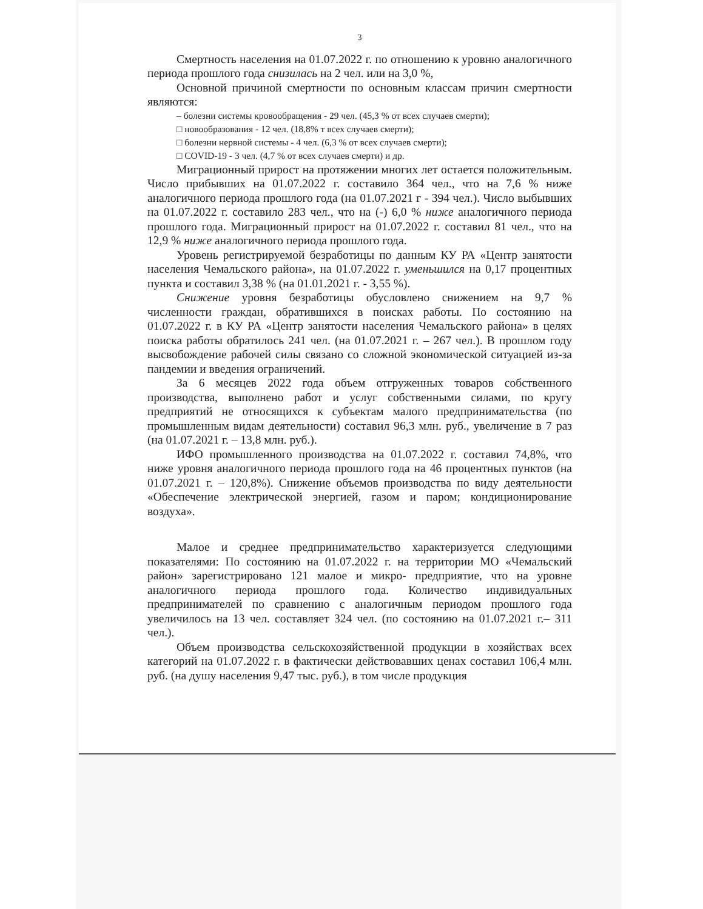3
Смертность населения на 01.07.2022 г. по отношению к уровню аналогичного периода прошлого года снизилась на 2 чел. или на 3,0 %,
Основной причиной смертности по основным классам причин смертности являются:
– болезни системы кровообращения - 29 чел. (45,3 % от всех случаев смерти);
□ новообразования - 12 чел. (18,8% т всех случаев смерти);
□ болезни нервной системы - 4 чел. (6,3 % от всех случаев смерти);
□ COVID-19 - 3 чел. (4,7 % от всех случаев смерти) и др.
Миграционный прирост на протяжении многих лет остается положительным. Число прибывших на 01.07.2022 г. составило 364 чел., что на 7,6 % ниже аналогичного периода прошлого года (на 01.07.2021 г - 394 чел.). Число выбывших на 01.07.2022 г. составило 283 чел., что на (-) 6,0 % ниже аналогичного периода прошлого года. Миграционный прирост на 01.07.2022 г. составил 81 чел., что на 12,9 % ниже аналогичного периода прошлого года.
Уровень регистрируемой безработицы по данным КУ РА «Центр занятости населения Чемальского района», на 01.07.2022 г. уменьшился на 0,17 процентных пункта и составил 3,38 % (на 01.01.2021 г. - 3,55 %).
Снижение уровня безработицы обусловлено снижением на 9,7 % численности граждан, обратившихся в поисках работы. По состоянию на 01.07.2022 г. в КУ РА «Центр занятости населения Чемальского района» в целях поиска работы обратилось 241 чел. (на 01.07.2021 г. – 267 чел.). В прошлом году высвобождение рабочей силы связано со сложной экономической ситуацией из-за пандемии и введения ограничений.
За 6 месяцев 2022 года объем отгруженных товаров собственного производства, выполнено работ и услуг собственными силами, по кругу предприятий не относящихся к субъектам малого предпринимательства (по промышленным видам деятельности) составил 96,3 млн. руб., увеличение в 7 раз (на 01.07.2021 г. – 13,8 млн. руб.).
ИФО промышленного производства на 01.07.2022 г. составил 74,8%, что ниже уровня аналогичного периода прошлого года на 46 процентных пунктов (на 01.07.2021 г. – 120,8%). Снижение объемов производства по виду деятельности «Обеспечение электрической энергией, газом и паром; кондиционирование воздуха».
Малое и среднее предпринимательство характеризуется следующими показателями: По состоянию на 01.07.2022 г. на территории МО «Чемальский район» зарегистрировано 121 малое и микро- предприятие, что на уровне аналогичного периода прошлого года. Количество индивидуальных предпринимателей по сравнению с аналогичным периодом прошлого года увеличилось на 13 чел. составляет 324 чел. (по состоянию на 01.07.2021 г.– 311 чел.).
Объем производства сельскохозяйственной продукции в хозяйствах всех категорий на 01.07.2022 г. в фактически действовавших ценах составил 106,4 млн. руб. (на душу населения 9,47 тыс. руб.), в том числе продукция